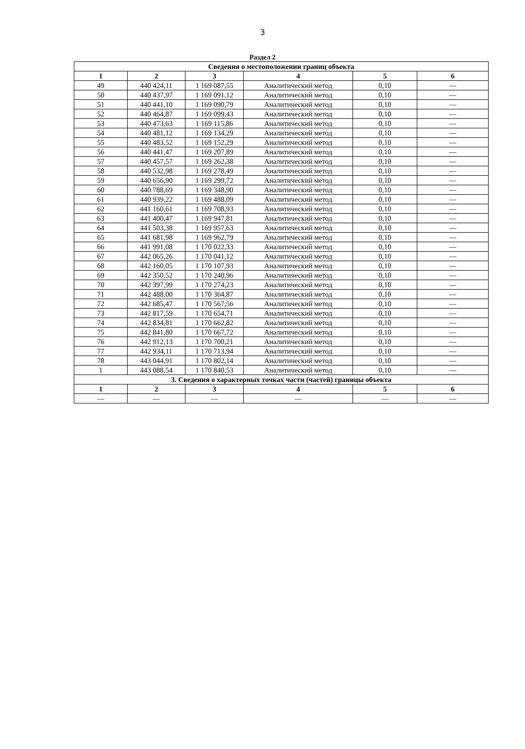3
Раздел 2
| Сведения о местоположении границ объекта | | | | | |
| --- | --- | --- | --- | --- | --- |
| 1 | 2 | 3 | 4 | 5 | 6 |
| 49 | 440 424,11 | 1 169 087,55 | Аналитический метод | 0,10 | — |
| 50 | 440 437,97 | 1 169 091,12 | Аналитический метод | 0,10 | — |
| 51 | 440 441,10 | 1 169 090,79 | Аналитический метод | 0,10 | — |
| 52 | 440 464,87 | 1 169 099,43 | Аналитический метод | 0,10 | — |
| 53 | 440 473,63 | 1 169 115,86 | Аналитический метод | 0,10 | — |
| 54 | 440 481,12 | 1 169 134,29 | Аналитический метод | 0,10 | — |
| 55 | 440 483,52 | 1 169 152,29 | Аналитический метод | 0,10 | — |
| 56 | 440 441,47 | 1 169 207,89 | Аналитический метод | 0,10 | — |
| 57 | 440 457,57 | 1 169 262,38 | Аналитический метод | 0,10 | — |
| 58 | 440 532,98 | 1 169 278,49 | Аналитический метод | 0,10 | — |
| 59 | 440 656,90 | 1 169 299,72 | Аналитический метод | 0,10 | — |
| 60 | 440 788,69 | 1 169 348,90 | Аналитический метод | 0,10 | — |
| 61 | 440 939,22 | 1 169 488,09 | Аналитический метод | 0,10 | — |
| 62 | 441 160,61 | 1 169 708,93 | Аналитический метод | 0,10 | — |
| 63 | 441 400,47 | 1 169 947,81 | Аналитический метод | 0,10 | — |
| 64 | 441 503,38 | 1 169 957,63 | Аналитический метод | 0,10 | — |
| 65 | 441 681,98 | 1 169 962,79 | Аналитический метод | 0,10 | — |
| 66 | 441 991,08 | 1 170 022,33 | Аналитический метод | 0,10 | — |
| 67 | 442 065,26 | 1 170 041,12 | Аналитический метод | 0,10 | — |
| 68 | 442 160,05 | 1 170 107,93 | Аналитический метод | 0,10 | — |
| 69 | 442 350,52 | 1 170 240,96 | Аналитический метод | 0,10 | — |
| 70 | 442 397,99 | 1 170 274,23 | Аналитический метод | 0,10 | — |
| 71 | 442 488,00 | 1 170 364,87 | Аналитический метод | 0,10 | — |
| 72 | 442 685,47 | 1 170 567,56 | Аналитический метод | 0,10 | — |
| 73 | 442 817,59 | 1 170 654,71 | Аналитический метод | 0,10 | — |
| 74 | 442 834,81 | 1 170 662,82 | Аналитический метод | 0,10 | — |
| 75 | 442 841,80 | 1 170 667,72 | Аналитический метод | 0,10 | — |
| 76 | 442 912,13 | 1 170 700,21 | Аналитический метод | 0,10 | — |
| 77 | 442 934,11 | 1 170 713,94 | Аналитический метод | 0,10 | — |
| 78 | 443 044,91 | 1 170 802,14 | Аналитический метод | 0,10 | — |
| 1 | 443 088,54 | 1 170 840,53 | Аналитический метод | 0,10 | — |
| 3. Сведения о характерных точках части (частей) границы объекта | | | | | |
| 1 | 2 | 3 | 4 | 5 | 6 |
| — | — | — | — | — | — |